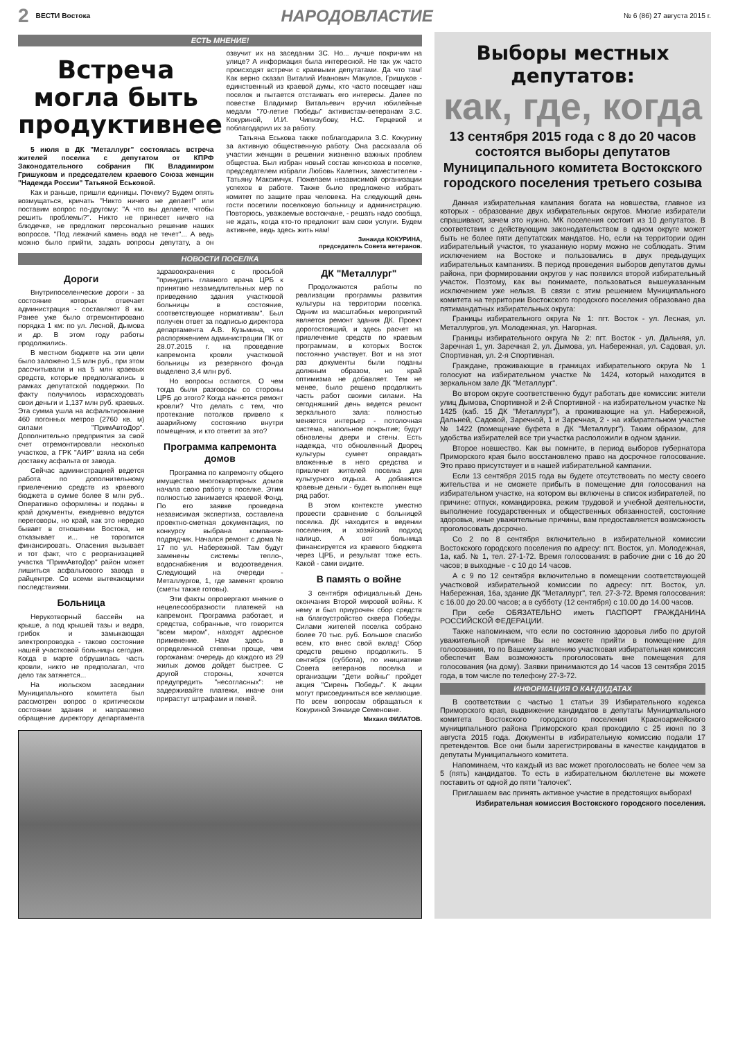2 ВЕСТИ Востока НАРОДОВЛАСТИЕ № 6 (86) 27 августа 2015 г.
ЕСТЬ МНЕНИЕ!
Встреча могла быть продуктивнее
5 июля в ДК "Металлург" состоялась встреча жителей поселка с депутатом от КПРФ Законодательного собрания ПК Владимиром Гришуковм и председателем краевого Союза женщин "Надежда России" Татьяной Еськовой.
Как и раньше, пришли единицы. Почему? Будем опять возмущаться, кричать "Никто ничего не делает!" или поставим вопрос по-другому: "А что вы делаете, чтобы решить проблемы?". Никто не принесет ничего на блюдечке, не предложит персонально решение наших вопросов. "Под лежачий камень вода не течет"... А ведь можно было прийти, задать вопросы депутату, а он озвучит их на заседании ЗС. Но... лучше покричим на улице? А информация была интересной. Не так уж часто происходят встречи с краевыми депутатами. Да что там! Как верно сказал Виталий Иванович Макулов, Гришуков - единственный из краевой думы, кто часто посещает наш поселок и пытается отстаивать его интересы. Далее по повестке Владимир Витальевич вручил юбилейные медали "70-летие Победы" активистам-ветеранам З.С. Кокуриной, И.И. Чипизубову, Н.С. Герцевой и поблагодарил их за работу.
Татьяна Еськова также поблагодарила З.С. Кокурину за активную общественную работу. Она рассказала об участии женщин в решении жизненно важных проблем общества. Был избран новый состав женсоюза в поселке, председателем избрали Любовь Калетник, заместителем - Татьяну Максимчук. Пожелаем независимой организации успехов в работе. Также было предложено избрать комитет по защите прав человека. На следующий день гости посетили поселковую больницу и администрацию. Повторюсь, уважаемые востокчане, - решать надо сообща, не ждать, когда кто-то предложит вам свои услуги. Будем активнее, ведь здесь жить нам!
Зинаида КОКУРИНА,
председатель Совета ветеранов.
НОВОСТИ ПОСЕЛКА
Дороги
Внутрипоселенческие дороги - за состояние которых отвечает администрация - составляют 8 км. Ранее уже было отремонтировано порядка 1 км: по ул. Лесной, Дымова и др. В этом году работы продолжились.
В местном бюджете на эти цели было заложено 1,5 млн руб., при этом рассчитывали и на 5 млн краевых средств, которые предполагались в рамках депутатской поддержки. По факту получилось израсходовать свои деньги и 1,137 млн руб. краевых. Эта сумма ушла на асфальтирование 460 погонных метров (2760 кв. м) силами "ПримАвтоДор". Дополнительно предприятия за свой счет отремонтировали несколько участков, а ГРК "АИР" взяла на себя доставку асфальта от завода.
Сейчас администрацией ведется работа по дополнительному привлечению средств из краевого бюджета в сумме более 8 млн руб.. Оперативно оформлены и поданы в край документы, ежедневно ведутся переговоры, но край, как это нередко бывает в отношении Востока, не отказывает и... не торопится финансировать. Опасения вызывает и тот факт, что с реорганизацией участка "ПримАвтоДор" район может лишиться асфальтового завода в райцентре. Со всеми вытекающими последствиями.
Больница
Нерукотворный бассейн на крыше, а под крышей тазы и ведра, грибок и замыкающая электропроводка - таково состояние нашей участковой больницы сегодня. Когда в марте обрушилась часть кровли, никто не предполагал, что дело так затянется...
На июльском заседании Муниципального комитета был рассмотрен вопрос о критическом состоянии здания и направлено обращение директору департамента здравоохранения с просьбой "принудить главного врача ЦРБ к принятию незамедлительных мер по приведению здания участковой больницы в состояние, соответствующее нормативам". Был получен ответ за подписью директора департамента А.В. Кузьмина, что распоряжением администрации ПК от 28.07.2015 г. на проведение капремонта кровли участковой больницы из резервного фонда выделено 3,4 млн руб.
Но вопросы остаются. О чем тогда были разговоры со стороны ЦРБ до этого? Когда начнется ремонт кровли? Что делать с тем, что протекание потолков привело к аварийному состоянию внутри помещения, и кто ответит за это?
Программа капремонта домов
Программа по капремонту общего имущества многоквартирных домов начала свою работу в поселке. Этим полностью занимается краевой Фонд. По его заявке проведена независимая экспертиза, составлена проектно-сметная документация, по конкурсу выбрана компания-подрядчик. Начался ремонт с дома № 17 по ул. Набережной. Там будут заменены системы тепло-, водоснабжения и водоотведения. Следующий на очереди - Металлургов, 1, где заменят кровлю (сметы также готовы).
Эти факты опровергают мнение о нецелесообразности платежей на капремонт. Программа работает, и средства, собранные, что говорится "всем миром", находят адресное применение. Нам здесь в определенной степени проще, чем горожанам: очередь до каждого из 29 жилых домов дойдет быстрее. С другой стороны, хочется предупредить "несогласных": не задерживайте платежи, иначе они прирастут штрафами и пеней.
ДК "Металлург"
Продолжаются работы по реализации программы развития культуры на территории поселка. Одним из масштабных мероприятий является ремонт здания ДК. Проект дорогостоящий, и здесь расчет на привлечение средств по краевым программам, в которых Восток постоянно участвует. Вот и на этот раз документы были поданы должным образом, но край оптимизма не добавляет. Тем не менее, было решено продолжить часть работ своими силами. На сегодняшний день ведется ремонт зеркального зала: полностью меняется интерьер - потолочная система, напольное покрытие; будут обновлены двери и стены. Есть надежда, что обновленный Дворец культуры сумеет оправдать вложенные в него средства и привлечет жителей поселка для культурного отдыха. А добавятся краевые деньги - будет выполнен еще ряд работ.
В этом контексте уместно провести сравнение с больницей поселка. ДК находится в ведении поселения, и хозяйский подход налицо. А вот больница финансируется из краевого бюджета через ЦРБ, и результат тоже есть. Какой - сами видите.
В память о войне
3 сентября официальный День окончания Второй мировой войны. К нему и был приурочен сбор средств на благоустройство сквера Победы. Силами жителей поселка собрано более 70 тыс. руб. Большое спасибо всем, кто внес свой вклад! Сбор средств решено продолжить. 5 сентября (суббота), по инициативе Совета ветеранов поселка и организации "Дети войны" пройдет акция "Сирень Победы". К акции могут присоединиться все желающие. По всем вопросам обращаться к Кокуриной Зинаиде Семеновне.
Михаил ФИЛАТОВ.
Выборы местных депутатов:
как, где, когда
13 сентября 2015 года с 8 до 20 часов состоятся выборы депутатов Муниципального комитета Востокского городского поселения третьего созыва
Данная избирательная кампания богата на новшества, главное из которых - образование двух избирательных округов. Многие избиратели спрашивают, зачем это нужно. МК поселения состоит из 10 депутатов. В соответствии с действующим законодательством в одном округе может быть не более пяти депутатских мандатов. Но, если на территории один избирательный участок, то указанную норму можно не соблюдать. Этим исключением на Востоке и пользовались в двух предыдущих избирательных кампаниях. В период проведения выборов депутатов думы района, при формировании округов у нас появился второй избирательный участок. Поэтому, как вы понимаете, пользоваться вышеуказанным исключением уже нельзя. В связи с этим решением Муниципального комитета на территории Востокского городского поселения образовано два пятимандатных избирательных округа:
Границы избирательного округа № 1: пгт. Восток - ул. Лесная, ул. Металлургов, ул. Молодежная, ул. Нагорная.
Границы избирательного округа № 2: пгт. Восток - ул. Дальняя, ул. Заречная 1, ул. Заречная 2, ул. Дымова, ул. Набережная, ул. Садовая, ул. Спортивная, ул. 2-я Спортивная.
Граждане, проживающие в границах избирательного округа № 1 голосуют на избирательном участке № 1424, который находится в зеркальном зале ДК "Металлург".
Во втором округе соответственно будут работать две комиссии: жители улиц Дымова, Спортивной и 2-й Спортивной - на избирательном участке № 1425 (каб. 15 ДК "Металлург"), а проживающие на ул. Набережной, Дальней, Садовой, Заречной, 1 и Заречная, 2 - на избирательном участке № 1422 (помещение буфета в ДК "Металлург"). Таким образом, для удобства избирателей все три участка расположили в одном здании.
Второе новшество. Как вы помните, в период выборов губернатора Приморского края было восстановлено право на досрочное голосование. Это право присутствует и в нашей избирательной кампании.
Если 13 сентября 2015 года вы будете отсутствовать по месту своего жительства и не сможете прибыть в помещение для голосования на избирательном участке, на котором вы включены в список избирателей, по причине: отпуск, командировка, режим трудовой и учебной деятельности, выполнение государственных и общественных обязанностей, состояние здоровья, иные уважительные причины, вам предоставляется возможность проголосовать досрочно.
Со 2 по 8 сентября включительно в избирательной комиссии Востокского городского поселения по адресу: пгт. Восток, ул. Молодежная, 1а, каб. № 1, тел. 27-1-72. Время голосования: в рабочие дни с 16 до 20 часов; в выходные - с 10 до 14 часов.
А с 9 по 12 сентября включительно в помещении соответствующей участковой избирательной комиссии по адресу: пгт. Восток, ул. Набережная, 16а, здание ДК "Металлург", тел. 27-3-72. Время голосования: с 16.00 до 20.00 часов; а в субботу (12 сентября) с 10.00 до 14.00 часов.
При себе ОБЯЗАТЕЛЬНО иметь ПАСПОРТ ГРАЖДАНИНА РОССИЙСКОЙ ФЕДЕРАЦИИ.
Также напоминаем, что если по состоянию здоровья либо по другой уважительной причине Вы не можете прийти в помещение для голосования, то по Вашему заявлению участковая избирательная комиссия обеспечит Вам возможность проголосовать вне помещения для голосования (на дому). Заявки принимаются до 14 часов 13 сентября 2015 года, в том числе по телефону 27-3-72.
ИНФОРМАЦИЯ О КАНДИДАТАХ
В соответствии с частью 1 статьи 39 Избирательного кодекса Приморского края, выдвижение кандидатов в депутаты Муниципального комитета Востокского городского поселения Красноармейского муниципального района Приморского края проходило с 25 июня по 3 августа 2015 года. Документы в избирательную комиссию подали 17 претендентов. Все они были зарегистрированы в качестве кандидатов в депутаты Муниципального комитета.
Напоминаем, что каждый из вас может проголосовать не более чем за 5 (пять) кандидатов. То есть в избирательном бюллетене вы можете поставить от одной до пяти "галочек".
Приглашаем вас принять активное участие в предстоящих выборах!
Избирательная комиссия Востокского городского поселения.